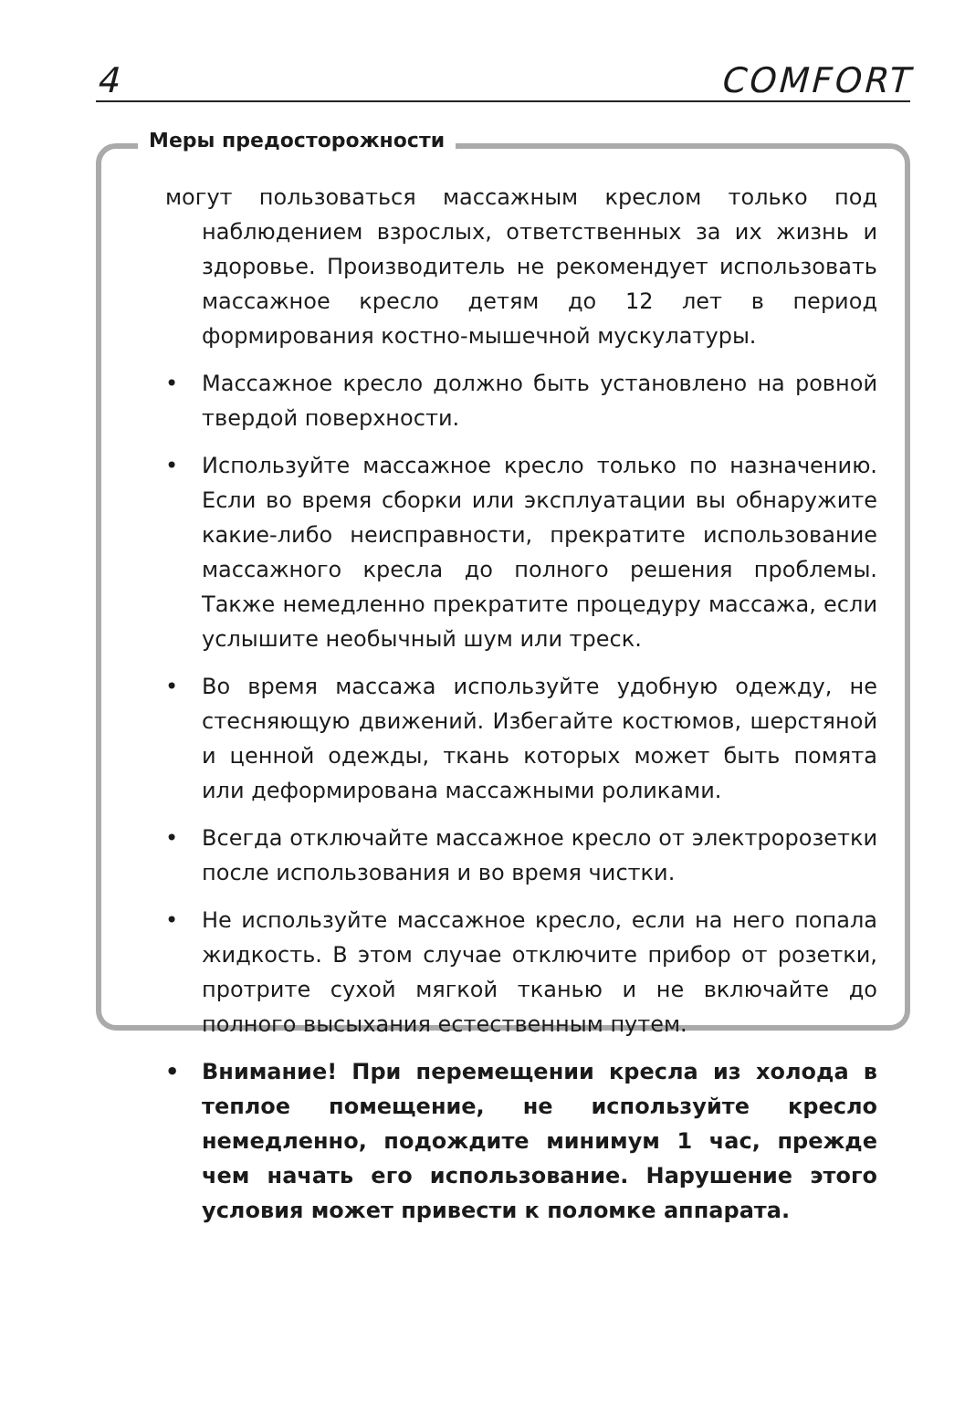4 COMFORT
Меры предосторожности
могут пользоваться массажным креслом только под наблюдением взрослых, ответственных за их жизнь и здоровье. Производитель не рекомендует использовать массажное кресло детям до 12 лет в период формирования костно-мышечной мускулатуры.
• Массажное кресло должно быть установлено на ровной твердой поверхности.
• Используйте массажное кресло только по назначению. Если во время сборки или эксплуатации вы обнаружите какие-либо неисправности, прекратите использование массажного кресла до полного решения проблемы. Также немедленно прекратите процедуру массажа, если услышите необычный шум или треск.
• Во время массажа используйте удобную одежду, не стесняющую движений. Избегайте костюмов, шерстяной и ценной одежды, ткань которых может быть помята или деформирована массажными роликами.
• Всегда отключайте массажное кресло от электророзетки после использования и во время чистки.
• Не используйте массажное кресло, если на него попала жидкость. В этом случае отключите прибор от розетки, протрите сухой мягкой тканью и не включайте до полного высыхания естественным путем.
• Внимание! При перемещении кресла из холода в теплое помещение, не используйте кресло немедленно, подождите минимум 1 час, прежде чем начать его использование. Нарушение этого условия может привести к поломке аппарата.